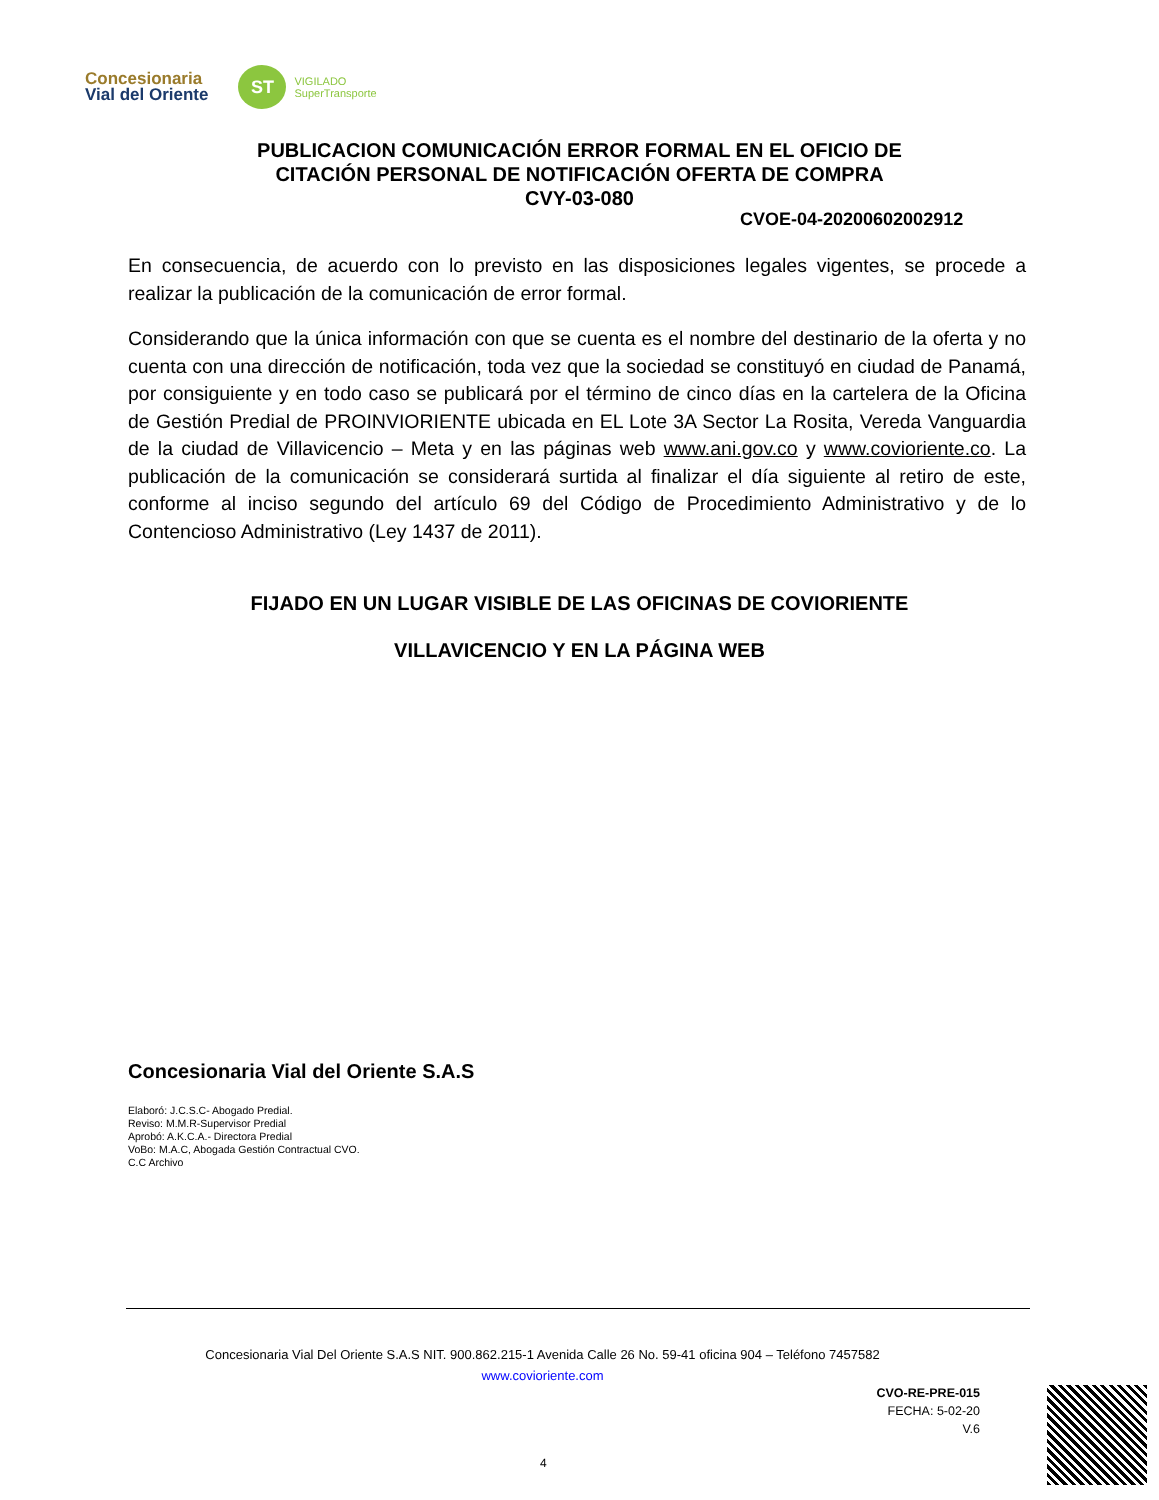Concesionaria
Vial del Oriente
ST
VIGILADO
SuperTransporte
PUBLICACION COMUNICACIÓN ERROR FORMAL EN EL OFICIO DE
CITACIÓN PERSONAL DE NOTIFICACIÓN OFERTA DE COMPRA
CVY-03-080
CVOE-04-20200602002912
En consecuencia, de acuerdo con lo previsto en las disposiciones legales vigentes, se procede a realizar la publicación de la comunicación de error formal.
Considerando que la única información con que se cuenta es el nombre del destinario de la oferta y no cuenta con una dirección de notificación, toda vez que la sociedad se constituyó en ciudad de Panamá, por consiguiente y en todo caso se publicará por el término de cinco días en la cartelera de la Oficina de Gestión Predial de PROINVIORIENTE ubicada en EL Lote 3A Sector La Rosita, Vereda Vanguardia de la ciudad de Villavicencio – Meta y en las páginas web www.ani.gov.co y www.covioriente.co. La publicación de la comunicación se considerará surtida al finalizar el día siguiente al retiro de este, conforme al inciso segundo del artículo 69 del Código de Procedimiento Administrativo y de lo Contencioso Administrativo (Ley 1437 de 2011).
FIJADO EN UN LUGAR VISIBLE DE LAS OFICINAS DE COVIORIENTE
VILLAVICENCIO Y EN LA PÁGINA WEB
Concesionaria Vial del Oriente S.A.S
Elaboró: J.C.S.C- Abogado Predial.
Reviso: M.M.R-Supervisor Predial
Aprobó: A.K.C.A.- Directora Predial
VoBo: M.A.C, Abogada Gestión Contractual CVO.
C.C Archivo
Concesionaria Vial Del Oriente S.A.S NIT. 900.862.215-1 Avenida Calle 26 No. 59-41 oficina 904 – Teléfono 7457582
www.covioriente.com
CVO-RE-PRE-015
FECHA: 5-02-20
V.6
4